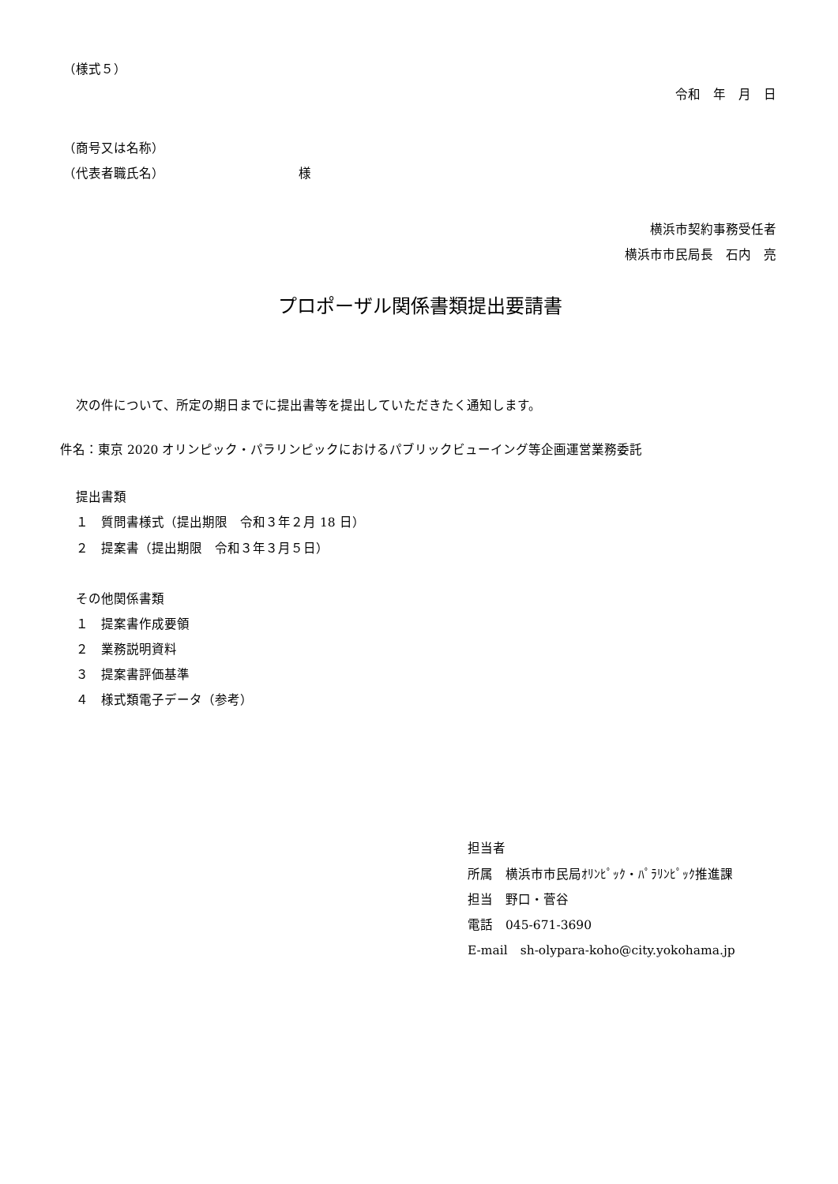（様式５）
令和　年　月　日
（商号又は名称）
（代表者職氏名） 様
横浜市契約事務受任者
横浜市市民局長　石内　亮
プロポーザル関係書類提出要請書
次の件について、所定の期日までに提出書等を提出していただきたく通知します。
件名：東京 2020 オリンピック・パラリンピックにおけるパブリックビューイング等企画運営業務委託
提出書類
１　質問書様式（提出期限　令和３年２月 18 日）
２　提案書（提出期限　令和３年３月５日）
その他関係書類
１　提案書作成要領
２　業務説明資料
３　提案書評価基準
４　様式類電子データ（参考）
担当者
所属　横浜市市民局ｵﾘﾝﾋﾟｯｸ・ﾊﾟﾗﾘﾝﾋﾟｯｸ推進課
担当　野口・菅谷
電話　045-671-3690
E-mail　sh-olypara-koho@city.yokohama.jp